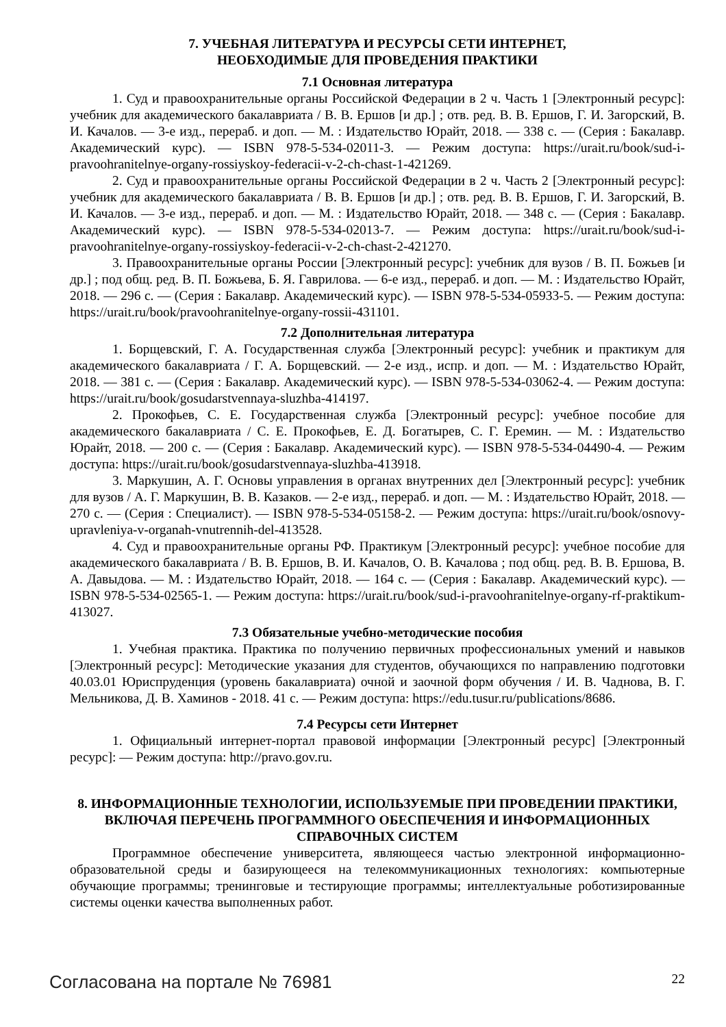7. УЧЕБНАЯ ЛИТЕРАТУРА И РЕСУРСЫ СЕТИ ИНТЕРНЕТ,
НЕОБХОДИМЫЕ ДЛЯ ПРОВЕДЕНИЯ ПРАКТИКИ
7.1 Основная литература
1. Суд и правоохранительные органы Российской Федерации в 2 ч. Часть 1 [Электронный ресурс]: учебник для академического бакалавриата / В. В. Ершов [и др.] ; отв. ред. В. В. Ершов, Г. И. Загорский, В. И. Качалов. — 3-е изд., перераб. и доп. — М. : Издательство Юрайт, 2018. — 338 с. — (Серия : Бакалавр. Академический курс). — ISBN 978-5-534-02011-3. — Режим доступа: https://urait.ru/book/sud-i-pravoohranitelnye-organy-rossiyskoy-federacii-v-2-ch-chast-1-421269.
2. Суд и правоохранительные органы Российской Федерации в 2 ч. Часть 2 [Электронный ресурс]: учебник для академического бакалавриата / В. В. Ершов [и др.] ; отв. ред. В. В. Ершов, Г. И. Загорский, В. И. Качалов. — 3-е изд., перераб. и доп. — М. : Издательство Юрайт, 2018. — 348 с. — (Серия : Бакалавр. Академический курс). — ISBN 978-5-534-02013-7. — Режим доступа: https://urait.ru/book/sud-i-pravoohranitelnye-organy-rossiyskoy-federacii-v-2-ch-chast-2-421270.
3. Правоохранительные органы России [Электронный ресурс]: учебник для вузов / В. П. Божьев [и др.] ; под общ. ред. В. П. Божьева, Б. Я. Гаврилова. — 6-е изд., перераб. и доп. — М. : Издательство Юрайт, 2018. — 296 с. — (Серия : Бакалавр. Академический курс). — ISBN 978-5-534-05933-5. — Режим доступа: https://urait.ru/book/pravoohranitelnye-organy-rossii-431101.
7.2 Дополнительная литература
1. Борщевский, Г. А. Государственная служба [Электронный ресурс]: учебник и практикум для академического бакалавриата / Г. А. Борщевский. — 2-е изд., испр. и доп. — М. : Издательство Юрайт, 2018. — 381 с. — (Серия : Бакалавр. Академический курс). — ISBN 978-5-534-03062-4. — Режим доступа: https://urait.ru/book/gosudarstvennaya-sluzhba-414197.
2. Прокофьев, С. Е. Государственная служба [Электронный ресурс]: учебное пособие для академического бакалавриата / С. Е. Прокофьев, Е. Д. Богатырев, С. Г. Еремин. — М. : Издательство Юрайт, 2018. — 200 с. — (Серия : Бакалавр. Академический курс). — ISBN 978-5-534-04490-4. — Режим доступа: https://urait.ru/book/gosudarstvennaya-sluzhba-413918.
3. Маркушин, А. Г. Основы управления в органах внутренних дел [Электронный ресурс]: учебник для вузов / А. Г. Маркушин, В. В. Казаков. — 2-е изд., перераб. и доп. — М. : Издательство Юрайт, 2018. — 270 с. — (Серия : Специалист). — ISBN 978-5-534-05158-2. — Режим доступа: https://urait.ru/book/osnovy-upravleniya-v-organah-vnutrennih-del-413528.
4. Суд и правоохранительные органы РФ. Практикум [Электронный ресурс]: учебное пособие для академического бакалавриата / В. В. Ершов, В. И. Качалов, О. В. Качалова ; под общ. ред. В. В. Ершова, В. А. Давыдова. — М. : Издательство Юрайт, 2018. — 164 с. — (Серия : Бакалавр. Академический курс). — ISBN 978-5-534-02565-1. — Режим доступа: https://urait.ru/book/sud-i-pravoohranitelnye-organy-rf-praktikum-413027.
7.3 Обязательные учебно-методические пособия
1. Учебная практика. Практика по получению первичных профессиональных умений и навыков [Электронный ресурс]: Методические указания для студентов, обучающихся по направлению подготовки 40.03.01 Юриспруденция (уровень бакалавриата) очной и заочной форм обучения / И. В. Чаднова, В. Г. Мельникова, Д. В. Хаминов - 2018. 41 с. — Режим доступа: https://edu.tusur.ru/publications/8686.
7.4 Ресурсы сети Интернет
1. Официальный интернет-портал правовой информации [Электронный ресурс] [Электронный ресурс]: — Режим доступа: http://pravo.gov.ru.
8. ИНФОРМАЦИОННЫЕ ТЕХНОЛОГИИ, ИСПОЛЬЗУЕМЫЕ ПРИ ПРОВЕДЕНИИ ПРАКТИКИ, ВКЛЮЧАЯ ПЕРЕЧЕНЬ ПРОГРАММНОГО ОБЕСПЕЧЕНИЯ И ИНФОРМАЦИОННЫХ СПРАВОЧНЫХ СИСТЕМ
Программное обеспечение университета, являющееся частью электронной информационно-образовательной среды и базирующееся на телекоммуникационных технологиях: компьютерные обучающие программы; тренинговые и тестирующие программы; интеллектуальные роботизированные системы оценки качества выполненных работ.
Согласована на портале № 76981 22